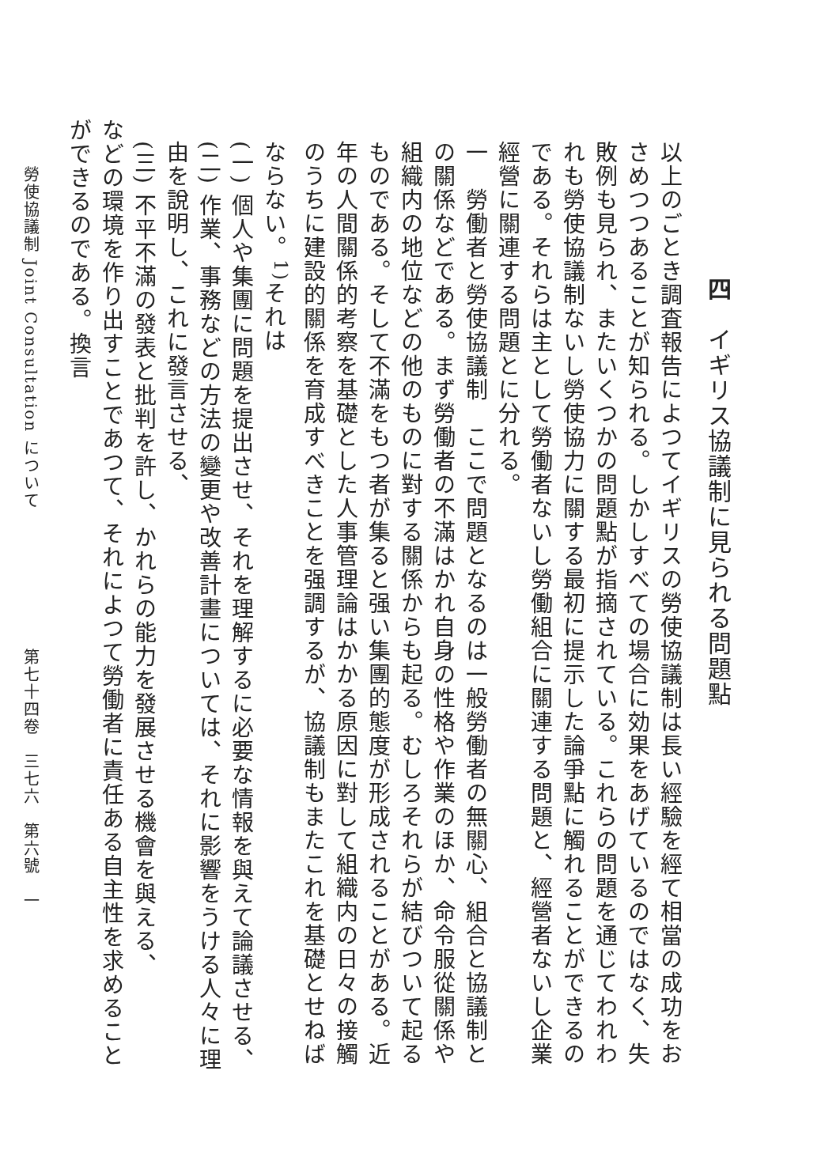四　イギリス協議制に見られる問題點
以上のごとき調査報告によつてイギリスの勞使協議制は長い經驗を經て相當の成功をおさめつつあることが知られる。しかしすべての場合に効果をあげているのではなく、失敗例も見られ、またいくつかの問題點が指摘されている。これらの問題を通じてわれわれも勞使協議制ないし勞使協力に關する最初に提示した論爭點に觸れることができるのである。それらは主として勞働者ないし勞働組合に關連する問題と、經營者ないし企業經營に關連する問題とに分れる。
一　勞働者と勞使協議制　ここで問題となるのは一般勞働者の無關心、組合と協議制との關係などである。まず勞働者の不滿はかれ自身の性格や作業のほか、命令服從關係や組織内の地位などの他のものに對する關係からも起る。むしろそれらが結びついて起るものである。そして不滿をもつ者が集ると强い集團的態度が形成されることがある。近年の人間關係的考察を基礎とした人事管理論はかかる原因に對して組織内の日々の接觸のうちに建設的關係を育成すべきことを强調するが、協議制もまたこれを基礎とせねばならない。<sup>1)</sup>それは
(一) 個人や集團に問題を提出させ、それを理解するに必要な情報を與えて論議させる、
(二) 作業、事務などの方法の變更や改善計畫については、それに影響をうける人々に理由を說明し、これに發言させる、
(三) 不平不滿の發表と批判を許し、かれらの能力を發展させる機會を與える、
などの環境を作り出すことであつて、それによつて勞働者に責任ある自主性を求めることができるのである。換言
勞使協議制 Joint Consultation について　　　　　　　　第七十四卷　三七六　第六號　一